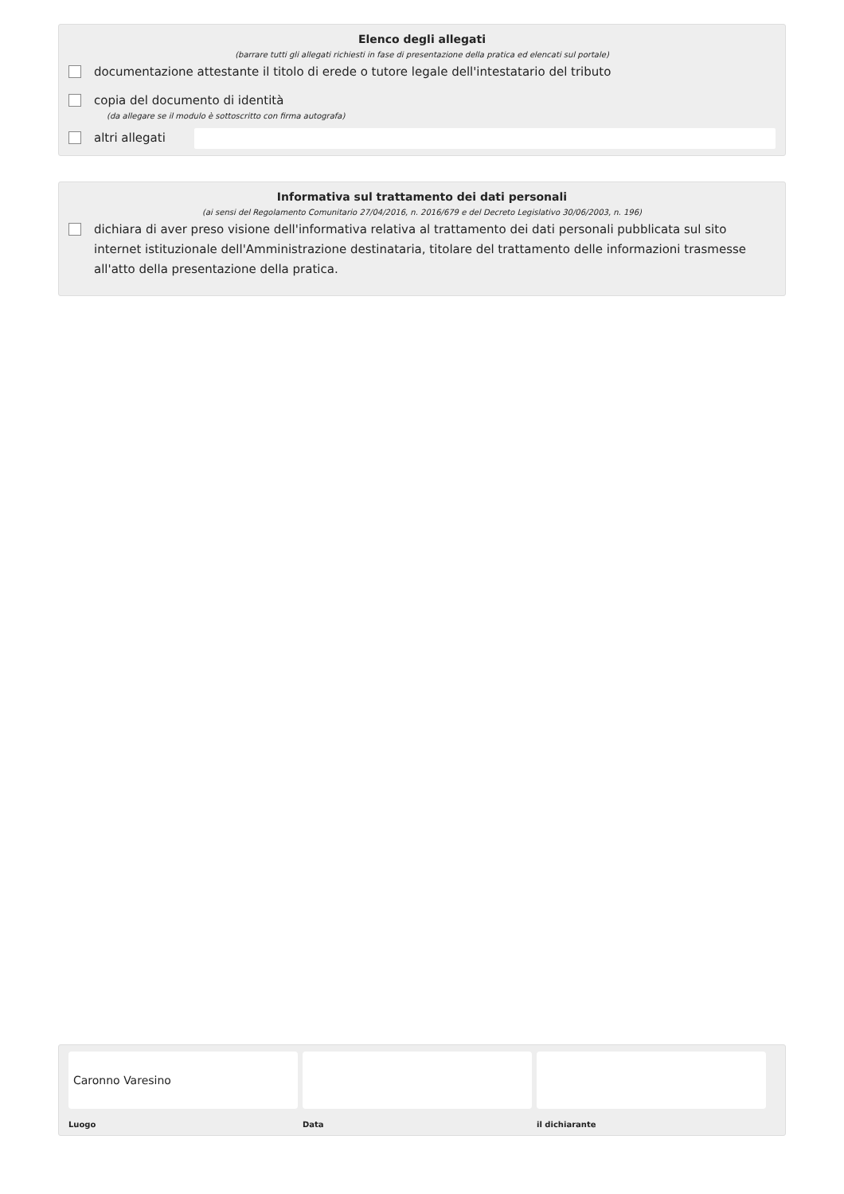Elenco degli allegati
(barrare tutti gli allegati richiesti in fase di presentazione della pratica ed elencati sul portale)
documentazione attestante il titolo di erede o tutore legale dell'intestatario del tributo
copia del documento di identità
(da allegare se il modulo è sottoscritto con firma autografa)
altri allegati
Informativa sul trattamento dei dati personali
(ai sensi del Regolamento Comunitario 27/04/2016, n. 2016/679 e del Decreto Legislativo 30/06/2003, n. 196)
dichiara di aver preso visione dell'informativa relativa al trattamento dei dati personali pubblicata sul sito internet istituzionale dell'Amministrazione destinataria, titolare del trattamento delle informazioni trasmesse all'atto della presentazione della pratica.
Caronno Varesino
Luogo
Data il dichiarante